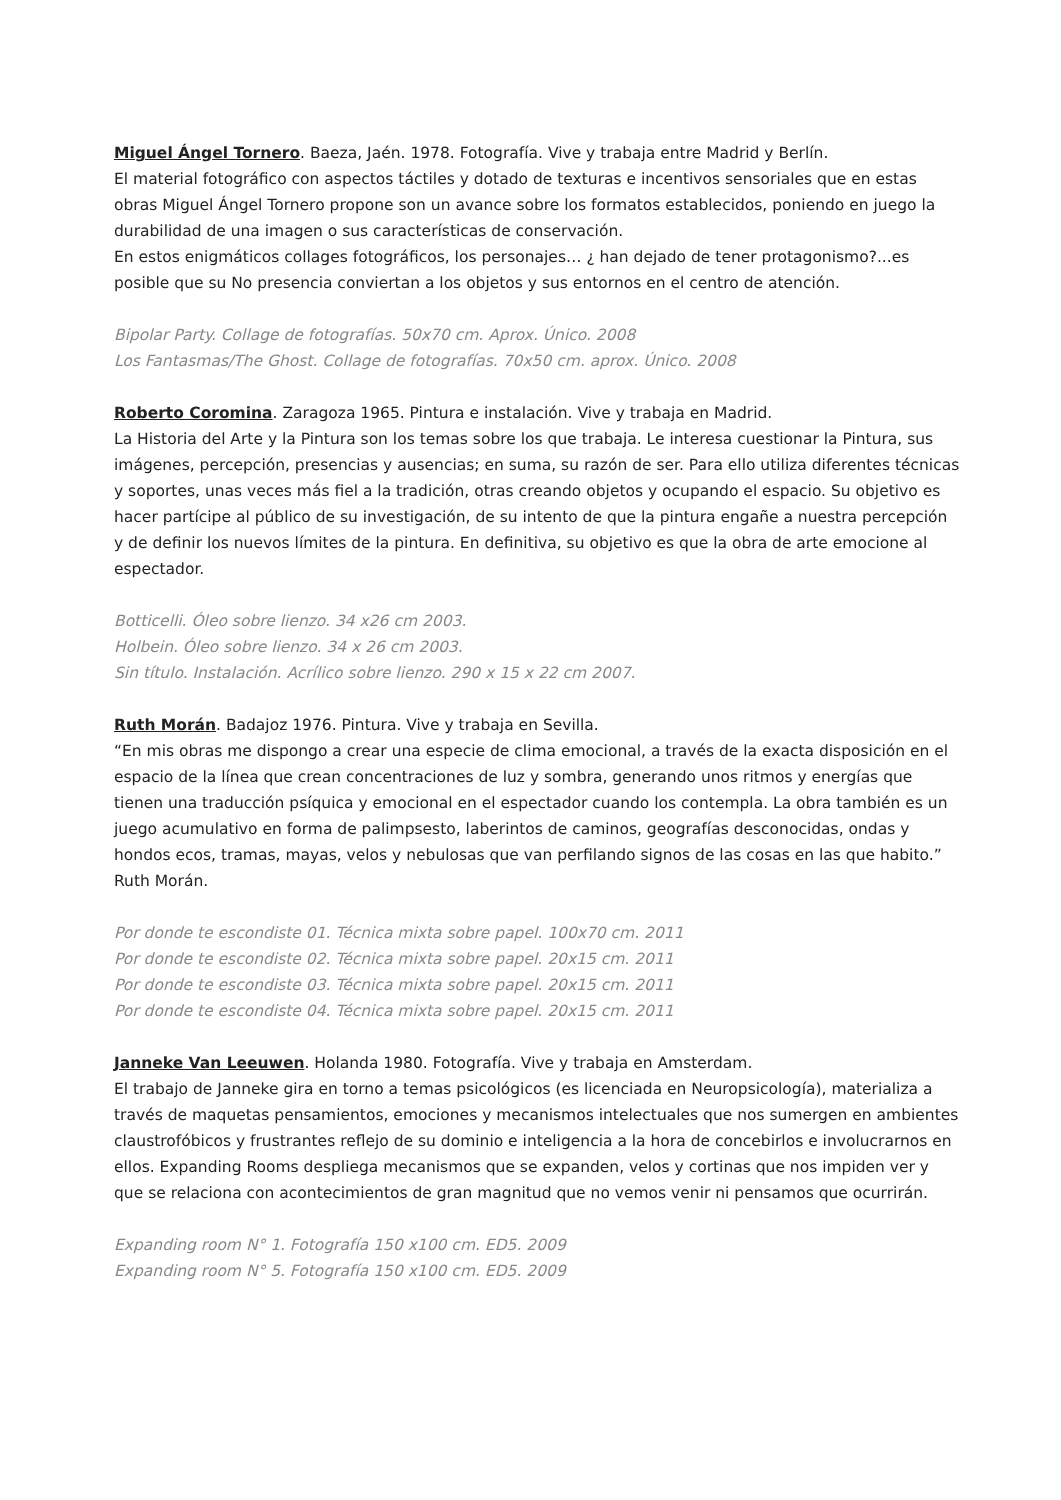Miguel Ángel Tornero. Baeza, Jaén. 1978. Fotografía. Vive y trabaja entre Madrid y Berlín.
El material fotográfico con aspectos táctiles y dotado de texturas e incentivos sensoriales que en estas obras Miguel Ángel Tornero propone son un avance sobre los formatos establecidos, poniendo en juego la durabilidad de una imagen o sus características de conservación.
En estos enigmáticos collages fotográficos, los personajes… ¿ han dejado de tener protagonismo?...es posible que su No presencia conviertan a los objetos y sus entornos en el centro de atención.
Bipolar Party. Collage de fotografías. 50x70 cm. Aprox. Único. 2008
Los Fantasmas/The Ghost. Collage de fotografías. 70x50 cm. aprox. Único. 2008
Roberto Coromina. Zaragoza 1965. Pintura e instalación. Vive y trabaja en Madrid.
La Historia del Arte y la Pintura son los temas sobre los que trabaja. Le interesa cuestionar la Pintura, sus imágenes, percepción, presencias y ausencias; en suma, su razón de ser. Para ello utiliza diferentes técnicas y soportes, unas veces más fiel a la tradición, otras creando objetos y ocupando el espacio. Su objetivo es hacer partícipe al público de su investigación, de su intento de que la pintura engañe a nuestra percepción y de definir los nuevos límites de la pintura. En definitiva, su objetivo es que la obra de arte emocione al espectador.
Botticelli. Óleo sobre lienzo. 34 x26 cm 2003.
Holbein. Óleo sobre lienzo. 34 x 26 cm 2003.
Sin título. Instalación. Acrílico sobre lienzo. 290 x 15 x 22 cm 2007.
Ruth Morán. Badajoz 1976. Pintura. Vive y trabaja en Sevilla.
“En mis obras me dispongo a crear una especie de clima emocional, a través de la exacta disposición en el espacio de la línea que crean concentraciones de luz y sombra, generando unos ritmos y energías que tienen una traducción psíquica y emocional en el espectador cuando los contempla. La obra también es un juego acumulativo en forma de palimpsesto, laberintos de caminos, geografías desconocidas, ondas y hondos ecos, tramas, mayas, velos y nebulosas que van perfilando signos de las cosas en las que habito.” Ruth Morán.
Por donde te escondiste 01. Técnica mixta sobre papel. 100x70 cm. 2011
Por donde te escondiste 02. Técnica mixta sobre papel. 20x15 cm. 2011
Por donde te escondiste 03. Técnica mixta sobre papel. 20x15 cm. 2011
Por donde te escondiste 04. Técnica mixta sobre papel. 20x15 cm. 2011
Janneke Van Leeuwen. Holanda 1980. Fotografía. Vive y trabaja en Amsterdam.
El trabajo de Janneke gira en torno a temas psicológicos (es licenciada en Neuropsicología), materializa a través de maquetas pensamientos, emociones y mecanismos intelectuales que nos sumergen en ambientes claustrofóbicos y frustrantes reflejo de su dominio e inteligencia a la hora de concebirlos e involucrarnos en ellos. Expanding Rooms despliega mecanismos que se expanden, velos y cortinas que nos impiden ver y que se relaciona con acontecimientos de gran magnitud que no vemos venir ni pensamos que ocurrirán.
Expanding room N° 1. Fotografía 150 x100 cm. ED5. 2009
Expanding room N° 5. Fotografía 150 x100 cm. ED5. 2009